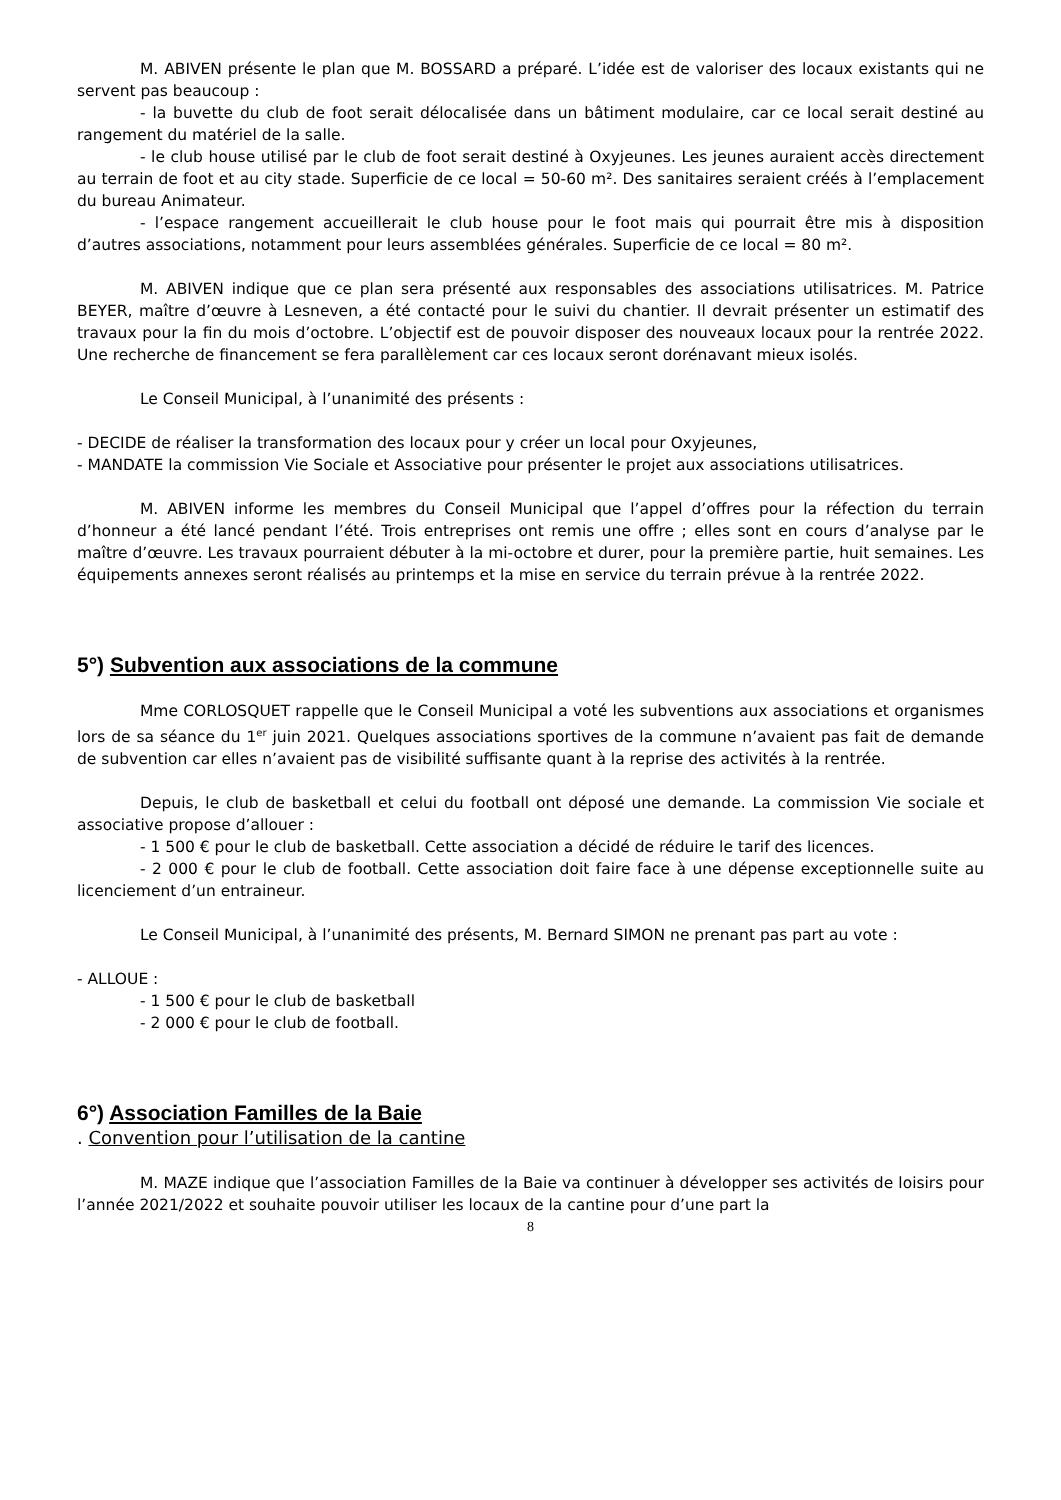M. ABIVEN présente le plan que M. BOSSARD a préparé. L’idée est de valoriser des locaux existants qui ne servent pas beaucoup :
- la buvette du club de foot serait délocalisée dans un bâtiment modulaire, car ce local serait destiné au rangement du matériel de la salle.
- le club house utilisé par le club de foot serait destiné à Oxyjeunes. Les jeunes auraient accès directement au terrain de foot et au city stade. Superficie de ce local = 50-60 m². Des sanitaires seraient créés à l’emplacement du bureau Animateur.
- l’espace rangement accueillerait le club house pour le foot mais qui pourrait être mis à disposition d’autres associations, notamment pour leurs assemblées générales. Superficie de ce local = 80 m².
M. ABIVEN indique que ce plan sera présenté aux responsables des associations utilisatrices. M. Patrice BEYER, maître d’œuvre à Lesneven, a été contacté pour le suivi du chantier. Il devrait présenter un estimatif des travaux pour la fin du mois d’octobre. L’objectif est de pouvoir disposer des nouveaux locaux pour la rentrée 2022. Une recherche de financement se fera parallèlement car ces locaux seront dorénavant mieux isolés.
Le Conseil Municipal, à l’unanimité des présents :
- DECIDE de réaliser la transformation des locaux pour y créer un local pour Oxyjeunes,
- MANDATE la commission Vie Sociale et Associative pour présenter le projet aux associations utilisatrices.
M. ABIVEN informe les membres du Conseil Municipal que l’appel d’offres pour la réfection du terrain d’honneur a été lancé pendant l’été. Trois entreprises ont remis une offre ; elles sont en cours d’analyse par le maître d’œuvre. Les travaux pourraient débuter à la mi-octobre et durer, pour la première partie, huit semaines. Les équipements annexes seront réalisés au printemps et la mise en service du terrain prévue à la rentrée 2022.
5°) Subvention aux associations de la commune
Mme CORLOSQUET rappelle que le Conseil Municipal a voté les subventions aux associations et organismes lors de sa séance du 1<sup>er</sup> juin 2021. Quelques associations sportives de la commune n’avaient pas fait de demande de subvention car elles n’avaient pas de visibilité suffisante quant à la reprise des activités à la rentrée.
Depuis, le club de basketball et celui du football ont déposé une demande. La commission Vie sociale et associative propose d’allouer :
- 1 500 € pour le club de basketball. Cette association a décidé de réduire le tarif des licences.
- 2 000 € pour le club de football. Cette association doit faire face à une dépense exceptionnelle suite au licenciement d’un entraineur.
Le Conseil Municipal, à l’unanimité des présents, M. Bernard SIMON ne prenant pas part au vote :
- ALLOUE :
- 1 500 € pour le club de basketball
- 2 000 € pour le club de football.
6°) Association Familles de la Baie
. Convention pour l’utilisation de la cantine
M. MAZE indique que l’association Familles de la Baie va continuer à développer ses activités de loisirs pour l’année 2021/2022 et souhaite pouvoir utiliser les locaux de la cantine pour d’une part la
8